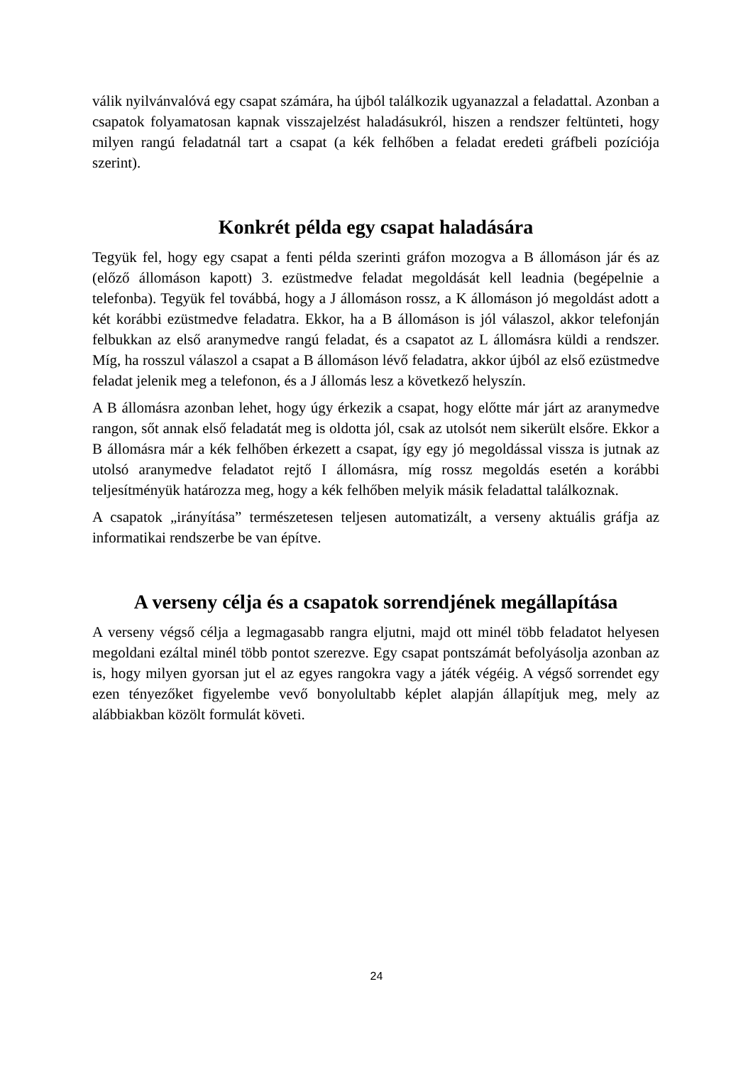válik nyilvánvalóvá egy csapat számára, ha újból találkozik ugyanazzal a feladattal. Azonban a csapatok folyamatosan kapnak visszajelzést haladásukról, hiszen a rendszer feltünteti, hogy milyen rangú feladatnál tart a csapat (a kék felhőben a feladat eredeti gráfbeli pozíciója szerint).
Konkrét példa egy csapat haladására
Tegyük fel, hogy egy csapat a fenti példa szerinti gráfon mozogva a B állomáson jár és az (előző állomáson kapott) 3. ezüstmedve feladat megoldását kell leadnia (begépelnie a telefonba). Tegyük fel továbbá, hogy a J állomáson rossz, a K állomáson jó megoldást adott a két korábbi ezüstmedve feladatra. Ekkor, ha a B állomáson is jól válaszol, akkor telefonján felbukkan az első aranymedve rangú feladat, és a csapatot az L állomásra küldi a rendszer. Míg, ha rosszul válaszol a csapat a B állomáson lévő feladatra, akkor újból az első ezüstmedve feladat jelenik meg a telefonon, és a J állomás lesz a következő helyszín.
A B állomásra azonban lehet, hogy úgy érkezik a csapat, hogy előtte már járt az aranymedve rangon, sőt annak első feladatát meg is oldotta jól, csak az utolsót nem sikerült elsőre. Ekkor a B állomásra már a kék felhőben érkezett a csapat, így egy jó megoldással vissza is jutnak az utolsó aranymedve feladatot rejtő I állomásra, míg rossz megoldás esetén a korábbi teljesítményük határozza meg, hogy a kék felhőben melyik másik feladattal találkoznak.
A csapatok „irányítása” természetesen teljesen automatizált, a verseny aktuális gráfja az informatikai rendszerbe be van építve.
A verseny célja és a csapatok sorrendjének megállapítása
A verseny végső célja a legmagasabb rangra eljutni, majd ott minél több feladatot helyesen megoldani ezáltal minél több pontot szerezve. Egy csapat pontszámát befolyásolja azonban az is, hogy milyen gyorsan jut el az egyes rangokra vagy a játék végéig. A végső sorrendet egy ezen tényezőket figyelembe vevő bonyolultabb képlet alapján állapítjuk meg, mely az alábbiakban közölt formulát követi.
24